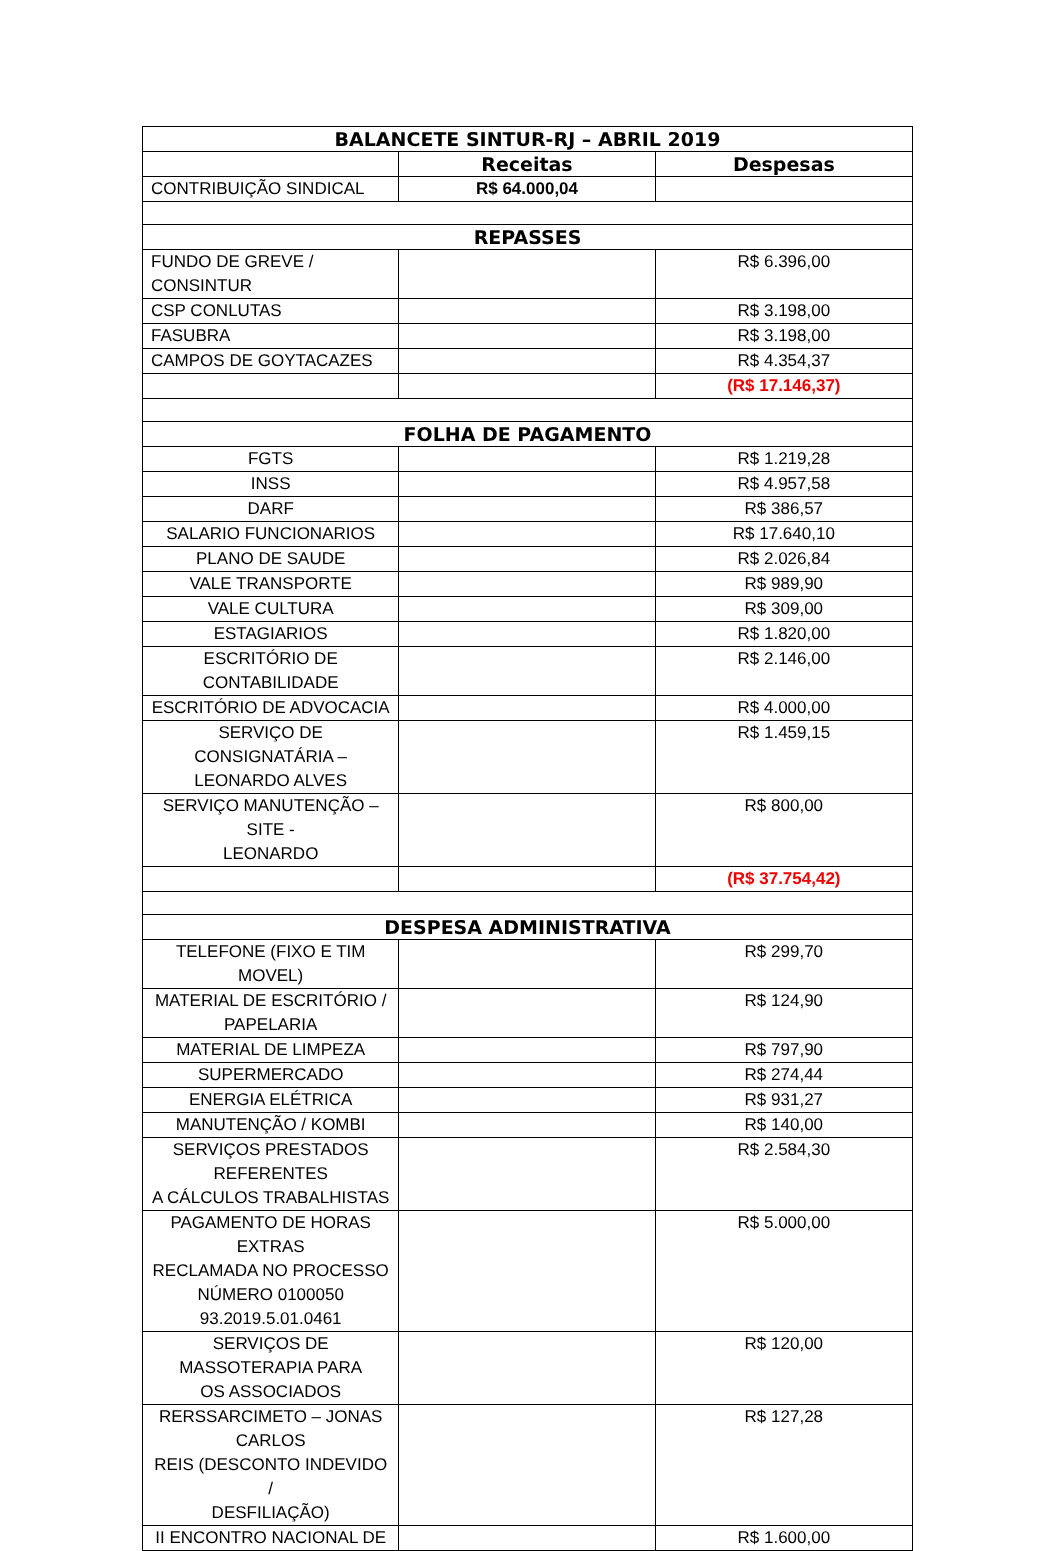| BALANCETE SINTUR-RJ – ABRIL 2019 | | |
| --- | --- | --- |
| | Receitas | Despesas |
| CONTRIBUIÇÃO SINDICAL | R$ 64.000,04 | |
| REPASSES | | |
| FUNDO DE GREVE / CONSINTUR | | R$ 6.396,00 |
| CSP CONLUTAS | | R$ 3.198,00 |
| FASUBRA | | R$ 3.198,00 |
| CAMPOS DE GOYTACAZES | | R$ 4.354,37 |
| | | (R$ 17.146,37) |
| FOLHA DE PAGAMENTO | | |
| FGTS | | R$ 1.219,28 |
| INSS | | R$ 4.957,58 |
| DARF | | R$ 386,57 |
| SALARIO FUNCIONARIOS | | R$ 17.640,10 |
| PLANO DE SAUDE | | R$ 2.026,84 |
| VALE TRANSPORTE | | R$ 989,90 |
| VALE CULTURA | | R$ 309,00 |
| ESTAGIARIOS | | R$ 1.820,00 |
| ESCRITÓRIO DE CONTABILIDADE | | R$ 2.146,00 |
| ESCRITÓRIO DE ADVOCACIA | | R$ 4.000,00 |
| SERVIÇO DE CONSIGNATÁRIA – LEONARDO ALVES | | R$ 1.459,15 |
| SERVIÇO MANUTENÇÃO – SITE - LEONARDO | | R$ 800,00 |
| | | (R$ 37.754,42) |
| DESPESA ADMINISTRATIVA | | |
| TELEFONE (FIXO E TIM MOVEL) | | R$ 299,70 |
| MATERIAL DE ESCRITÓRIO / PAPELARIA | | R$ 124,90 |
| MATERIAL DE LIMPEZA | | R$ 797,90 |
| SUPERMERCADO | | R$ 274,44 |
| ENERGIA ELÉTRICA | | R$ 931,27 |
| MANUTENÇÃO / KOMBI | | R$ 140,00 |
| SERVIÇOS PRESTADOS REFERENTES A CÁLCULOS TRABALHISTAS | | R$ 2.584,30 |
| PAGAMENTO DE HORAS EXTRAS RECLAMADA NO PROCESSO NÚMERO 0100050 93.2019.5.01.0461 | | R$ 5.000,00 |
| SERVIÇOS DE MASSOTERAPIA PARA OS ASSOCIADOS | | R$ 120,00 |
| RERSSARCIMETO – JONAS CARLOS REIS (DESCONTO INDEVIDO / DESFILIAÇÃO) | | R$ 127,28 |
| II ENCONTRO NACIONAL DE | | R$ 1.600,00 |